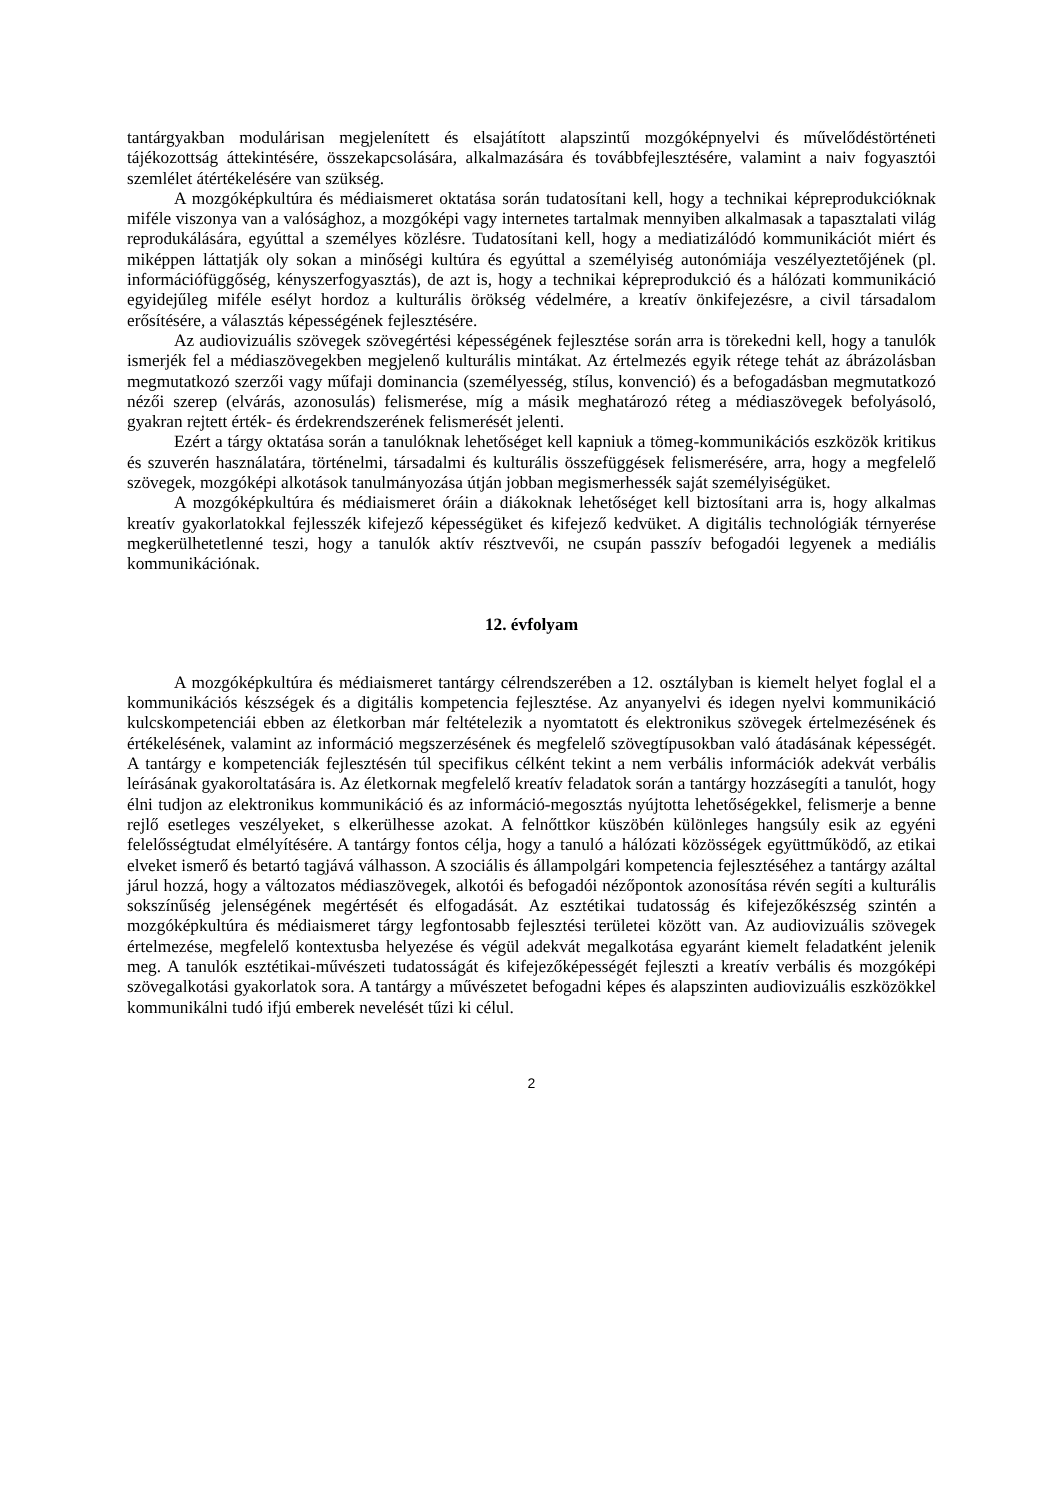tantárgyakban modulárisan megjelenített és elsajátított alapszintű mozgóképnyelvi és művelődéstörténeti tájékozottság áttekintésére, összekapcsolására, alkalmazására és továbbfejlesztésére, valamint a naiv fogyasztói szemlélet átértékelésére van szükség.
A mozgóképkultúra és médiaismeret oktatása során tudatosítani kell, hogy a technikai képreprodukcióknak miféle viszonya van a valósághoz, a mozgóképi vagy internetes tartalmak mennyiben alkalmasak a tapasztalati világ reprodukálására, egyúttal a személyes közlésre. Tudatosítani kell, hogy a mediatizálódó kommunikációt miért és miképpen láttatják oly sokan a minőségi kultúra és egyúttal a személyiség autonómiája veszélyeztetőjének (pl. információfüggőség, kényszerfogyasztás), de azt is, hogy a technikai képreprodukció és a hálózati kommunikáció egyidejűleg miféle esélyt hordoz a kulturális örökség védelmére, a kreatív önkifejezésre, a civil társadalom erősítésére, a választás képességének fejlesztésére.
Az audiovizuális szövegek szövegértési képességének fejlesztése során arra is törekedni kell, hogy a tanulók ismerjék fel a médiaszövegekben megjelenő kulturális mintákat. Az értelmezés egyik rétege tehát az ábrázolásban megmutatkozó szerzői vagy műfaji dominancia (személyesség, stílus, konvenció) és a befogadásban megmutatkozó nézői szerep (elvárás, azonosulás) felismerése, míg a másik meghatározó réteg a médiaszövegek befolyásoló, gyakran rejtett érték- és érdekrendszerének felismerését jelenti.
Ezért a tárgy oktatása során a tanulóknak lehetőséget kell kapniuk a tömeg-kommunikációs eszközök kritikus és szuverén használatára, történelmi, társadalmi és kulturális összefüggések felismerésére, arra, hogy a megfelelő szövegek, mozgóképi alkotások tanulmányozása útján jobban megismerhessék saját személyiségüket.
A mozgóképkultúra és médiaismeret óráin a diákoknak lehetőséget kell biztosítani arra is, hogy alkalmas kreatív gyakorlatokkal fejlesszék kifejező képességüket és kifejező kedvüket. A digitális technológiák térnyerése megkerülhetetlenné teszi, hogy a tanulók aktív résztvevői, ne csupán passzív befogadói legyenek a mediális kommunikációnak.
12. évfolyam
A mozgóképkultúra és médiaismeret tantárgy célrendszerében a 12. osztályban is kiemelt helyet foglal el a kommunikációs készségek és a digitális kompetencia fejlesztése. Az anyanyelvi és idegen nyelvi kommunikáció kulcskompetenciái ebben az életkorban már feltételezik a nyomtatott és elektronikus szövegek értelmezésének és értékelésének, valamint az információ megszerzésének és megfelelő szövegtípusokban való átadásának képességét. A tantárgy e kompetenciák fejlesztésén túl specifikus célként tekint a nem verbális információk adekvát verbális leírásának gyakoroltatására is. Az életkornak megfelelő kreatív feladatok során a tantárgy hozzásegíti a tanulót, hogy élni tudjon az elektronikus kommunikáció és az információ-megosztás nyújtotta lehetőségekkel, felismerje a benne rejlő esetleges veszélyeket, s elkerülhesse azokat. A felnőttkor küszöbén különleges hangsúly esik az egyéni felelősségtudat elmélyítésére. A tantárgy fontos célja, hogy a tanuló a hálózati közösségek együttműködő, az etikai elveket ismerő és betartó tagjává válhasson. A szociális és állampolgári kompetencia fejlesztéséhez a tantárgy azáltal járul hozzá, hogy a változatos médiaszövegek, alkotói és befogadói nézőpontok azonosítása révén segíti a kulturális sokszínűség jelenségének megértését és elfogadását. Az esztétikai tudatosság és kifejezőkészség szintén a mozgóképkultúra és médiaismeret tárgy legfontosabb fejlesztési területei között van. Az audiovizuális szövegek értelmezése, megfelelő kontextusba helyezése és végül adekvát megalkotása egyaránt kiemelt feladatként jelenik meg. A tanulók esztétikai-művészeti tudatosságát és kifejezőképességét fejleszti a kreatív verbális és mozgóképi szövegalkotási gyakorlatok sora. A tantárgy a művészetet befogadni képes és alapszinten audiovizuális eszközökkel kommunikálni tudó ifjú emberek nevelését tűzi ki célul.
2